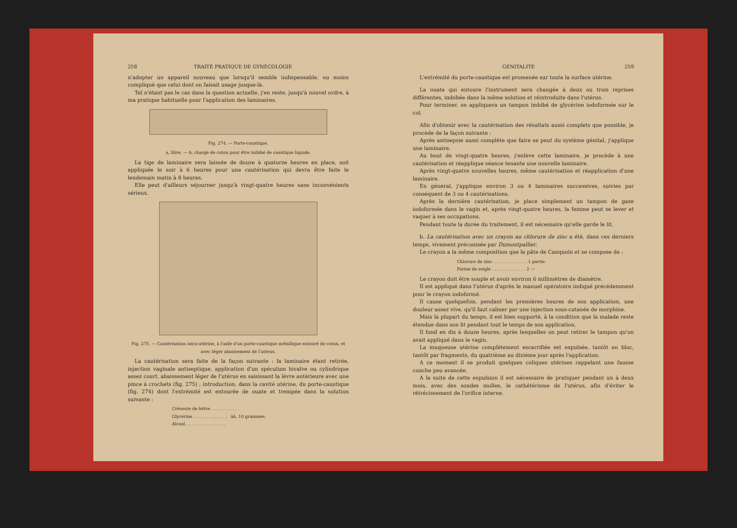258 TRAITÉ PRATIQUE DE GYNÉCOLOGIE
n'adopter un appareil nouveau que lorsqu'il semble indispensable, ou moins compliqué que celui dont on faisait usage jusque-là.
Tel n'étant pas le cas dans la question actuelle, j'en reste, jusqu'à nouvel ordre, à ma pratique habituelle pour l'application des laminaires.
Fig. 274. — Porte-caustique.
a, libre. — b, chargé de coton pour être imbibé de caustique liquide.
La tige de laminaire sera laissée de douze à quatorze heures en place, soit appliquée le soir à 6 heures pour une cautérisation qui devra être faite le lendemain matin à 8 heures.
Elle peut d'ailleurs séjourner jusqu'à vingt-quatre heures sans inconvénients sérieux.
Fig. 275. — Cautérisation intra-utérine, à l'aide d'un porte-caustique métallique entouré de coton, et avec léger abaissement de l'utérus.
La cautérisation sera faite de la façon suivante : la laminaire étant retirée, injection vaginale antiseptique, application d'un spéculum bivalve ou cylindrique assez court, abaissement léger de l'utérus en saisissant la lèvre antérieure avec une pince à crochets (fig. 275) ; introduction, dans la cavité utérine, du porte-caustique (fig. 274) dont l'extrémité est entourée de ouate et trempée dans la solution suivante :
Créosote de hêtre . . . . . . . . . .
Glycérine . . . . . . . . . . . . . ãã. 10 grammes.
Alcool . . . . . . . . . . . . . . .
GÉNITALITE 259
L'extrémité du porte-caustique est promenée sur toute la surface utérine.
La ouate qui entoure l'instrument sera changée à deux ou trois reprises différentes, imbibée dans la même solution et réintroduite dans l'utérus.
Pour terminer, on appliquera un tampon imbibé de glycérine iodoformée sur le col.
Afin d'obtenir avec la cautérisation des résultats aussi complets que possible, je procède de la façon suivante :
Après antisepsie aussi complète que faire se peut du système génital, j'applique une laminaire.
Au bout de vingt-quatre heures, j'enlève cette laminaire, je procède à une cautérisation et réapplique séance tenante une nouvelle laminaire.
Après vingt-quatre nouvelles heures, même cautérisation et réapplication d'une laminaire.
En général, j'applique environ 3 ou 4 laminaires successives, suivies par conséquent de 3 ou 4 cautérisations.
Après la dernière cautérisation, je place simplement un tampon de gaze iodoformée dans le vagin et, après vingt-quatre heures, la femme peut se lever et vaquer à ses occupations.
Pendant toute la durée du traitement, il est nécessaire qu'elle garde le lit.
b. La cautérisation avec un crayon au chlorure de zinc a été, dans ces derniers temps, vivement préconisée par Dumontpallier.
Le crayon a la même composition que la pâte de Canquoin et se compose de :
Chlorure de zinc . . . . . . . . . . . . . 1 partie.
Farine de seigle . . . . . . . . . . . . . 2 —
Le crayon doit être souple et avoir environ 6 millimètres de diamètre.
Il est appliqué dans l'utérus d'après le manuel opératoire indiqué précédemment pour le crayon iodoformé.
Il cause quelquefois, pendant les premières heures de son application, une douleur assez vive, qu'il faut calmer par une injection sous-cutanée de morphine.
Mais la plupart du temps, il est bien supporté, à la condition que la malade reste étendue dans son lit pendant tout le temps de son application.
Il fond en dix à douze heures, après lesquelles on peut retirer le tampon qu'on avait appliqué dans le vagin.
La muqueuse utérine complètement escarrifiée est expulsée, tantôt en bloc, tantôt par fragments, du quatrième au dixième jour après l'application.
A ce moment il se produit quelques coliques utérines rappelant une fausse couche peu avancée.
A la suite de cette expulsion il est nécessaire de pratiquer pendant un à deux mois, avec des sondes molles, le cathétérisme de l'utérus, afin d'éviter le rétrécissement de l'orifice interne.